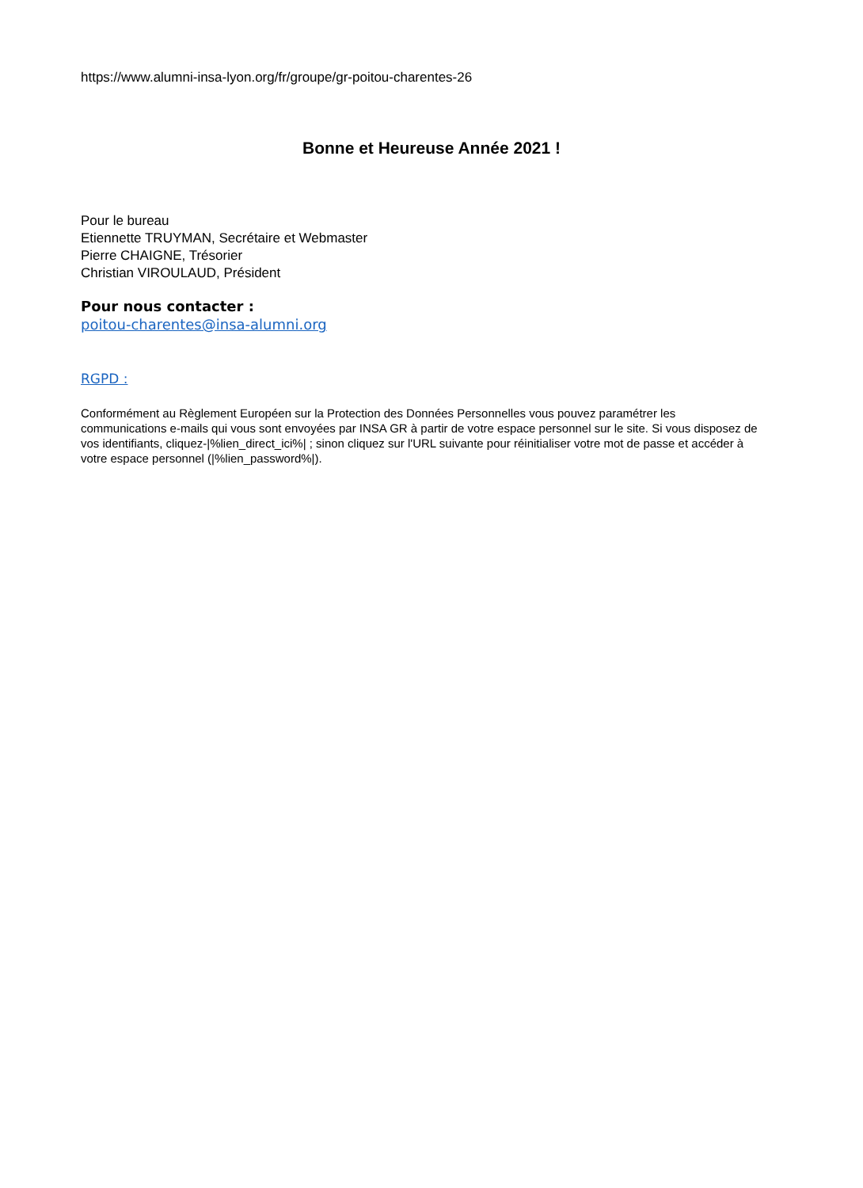https://www.alumni-insa-lyon.org/fr/groupe/gr-poitou-charentes-26
Bonne et Heureuse Année 2021 !
Pour le bureau
Etiennette TRUYMAN, Secrétaire et Webmaster
Pierre CHAIGNE, Trésorier
Christian VIROULAUD, Président
Pour nous contacter :
poitou-charentes@insa-alumni.org
RGPD :
Conformément au Règlement Européen sur la Protection des Données Personnelles vous pouvez paramétrer les communications e-mails qui vous sont envoyées par INSA GR à partir de votre espace personnel sur le site. Si vous disposez de vos identifiants, cliquez-|%lien_direct_ici%| ; sinon cliquez sur l'URL suivante pour réinitialiser votre mot de passe et accéder à votre espace personnel (|%lien_password%|).